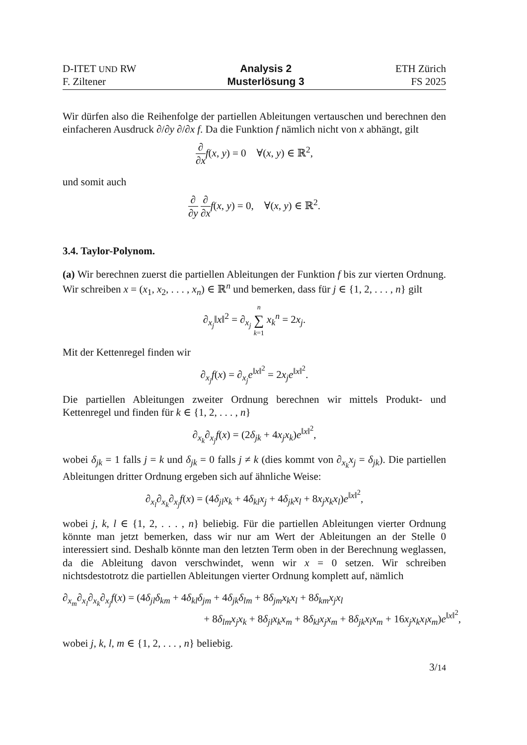D-ITET UND RW
F. Ziltener
Analysis 2
Musterlösung 3
ETH Zürich
FS 2025
Wir dürfen also die Reihenfolge der partiellen Ableitungen vertauschen und berechnen den einfacheren Ausdruck ∂/∂y ∂/∂x f. Da die Funktion f nämlich nicht von x abhängt, gilt
∂ ∂x f(x, y) = 0 ∀(x, y) ∈ ℝ<sup>2</sup>,
und somit auch
∂ ∂y ∂ ∂x f(x, y) = 0, ∀(x, y) ∈ ℝ<sup>2</sup>.
3.4. Taylor-Polynom.
(a) Wir berechnen zuerst die partiellen Ableitungen der Funktion f bis zur vierten Ordnung. Wir schreiben x = (x<sub>1</sub>, x<sub>2</sub>, . . . , x<sub>n</sub>) ∈ ℝ<sup>n</sup> und bemerken, dass für j ∈ {1, 2, . . . , n} gilt
∂<sub>x<sub>j</sub></sub>‖x‖<sup>2</sup> = ∂<sub>x<sub>j</sub></sub> n ∑ k=1 x<sub>k</sub><sup>n</sup> = 2x<sub>j</sub>.
Mit der Kettenregel finden wir
∂<sub>x<sub>j</sub></sub>f(x) = ∂<sub>x<sub>j</sub></sub>e<sup>‖x‖<sup>2</sup></sup> = 2x<sub>j</sub>e<sup>‖x‖<sup>2</sup></sup>.
Die partiellen Ableitungen zweiter Ordnung berechnen wir mittels Produkt- und Kettenregel und finden für k ∈ {1, 2, . . . , n}
∂<sub>x<sub>k</sub></sub>∂<sub>x<sub>j</sub></sub>f(x) = (2δ<sub>jk</sub> + 4x<sub>j</sub>x<sub>k</sub>)e<sup>‖x‖<sup>2</sup></sup>,
wobei δ<sub>jk</sub> = 1 falls j = k und δ<sub>jk</sub> = 0 falls j ≠ k (dies kommt von ∂<sub>x<sub>k</sub></sub>x<sub>j</sub> = δ<sub>jk</sub>). Die partiellen Ableitungen dritter Ordnung ergeben sich auf ähnliche Weise:
∂<sub>x<sub>l</sub></sub>∂<sub>x<sub>k</sub></sub>∂<sub>x<sub>j</sub></sub>f(x) = (4δ<sub>jl</sub>x<sub>k</sub> + 4δ<sub>kl</sub>x<sub>j</sub> + 4δ<sub>jk</sub>x<sub>l</sub> + 8x<sub>j</sub>x<sub>k</sub>x<sub>l</sub>)e<sup>‖x‖<sup>2</sup></sup>,
wobei j, k, l ∈ {1, 2, . . . , n} beliebig. Für die partiellen Ableitungen vierter Ordnung könnte man jetzt bemerken, dass wir nur am Wert der Ableitungen an der Stelle 0 interessiert sind. Deshalb könnte man den letzten Term oben in der Berechnung weglassen, da die Ableitung davon verschwindet, wenn wir x = 0 setzen. Wir schreiben nichtsdestotrotz die partiellen Ableitungen vierter Ordnung komplett auf, nämlich
∂<sub>x<sub>m</sub></sub>∂<sub>x<sub>l</sub></sub>∂<sub>x<sub>k</sub></sub>∂<sub>x<sub>j</sub></sub>f(x) = (4δ<sub>jl</sub>δ<sub>km</sub> + 4δ<sub>kl</sub>δ<sub>jm</sub> + 4δ<sub>jk</sub>δ<sub>lm</sub> + 8δ<sub>jm</sub>x<sub>k</sub>x<sub>l</sub> + 8δ<sub>km</sub>x<sub>j</sub>x<sub>l</sub>
+ 8δ<sub>lm</sub>x<sub>j</sub>x<sub>k</sub> + 8δ<sub>jl</sub>x<sub>k</sub>x<sub>m</sub> + 8δ<sub>kl</sub>x<sub>j</sub>x<sub>m</sub> + 8δ<sub>jk</sub>x<sub>l</sub>x<sub>m</sub> + 16x<sub>j</sub>x<sub>k</sub>x<sub>l</sub>x<sub>m</sub>)e<sup>‖x‖<sup>2</sup></sup>,
wobei j, k, l, m ∈ {1, 2, . . . , n} beliebig.
3/14